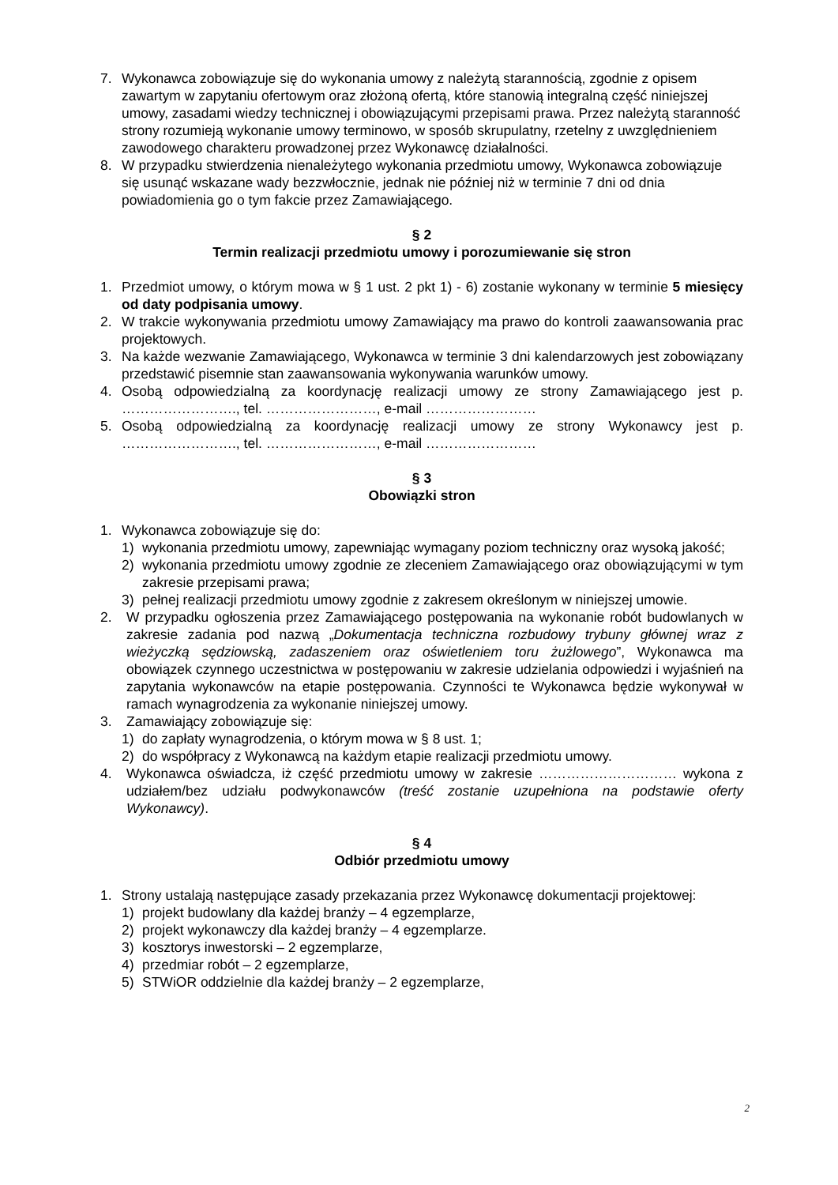7. Wykonawca zobowiązuje się do wykonania umowy z należytą starannością, zgodnie z opisem zawartym w zapytaniu ofertowym oraz złożoną ofertą, które stanowią integralną część niniejszej umowy, zasadami wiedzy technicznej i obowiązującymi przepisami prawa. Przez należytą staranność strony rozumieją wykonanie umowy terminowo, w sposób skrupulatny, rzetelny z uwzględnieniem zawodowego charakteru prowadzonej przez Wykonawcę działalności.
8. W przypadku stwierdzenia nienależytego wykonania przedmiotu umowy, Wykonawca zobowiązuje się usunąć wskazane wady bezzwłocznie, jednak nie później niż w terminie 7 dni od dnia powiadomienia go o tym fakcie przez Zamawiającego.
§ 2
Termin realizacji przedmiotu umowy i porozumiewanie się stron
1. Przedmiot umowy, o którym mowa w § 1 ust. 2 pkt 1) - 6) zostanie wykonany w terminie 5 miesięcy od daty podpisania umowy.
2. W trakcie wykonywania przedmiotu umowy Zamawiający ma prawo do kontroli zaawansowania prac projektowych.
3. Na każde wezwanie Zamawiającego, Wykonawca w terminie 3 dni kalendarzowych jest zobowiązany przedstawić pisemnie stan zaawansowania wykonywania warunków umowy.
4. Osobą odpowiedzialną za koordynację realizacji umowy ze strony Zamawiającego jest p. ……………………., tel. ……………………, e-mail ……………………
5. Osobą odpowiedzialną za koordynację realizacji umowy ze strony Wykonawcy jest p. ……………………., tel. ……………………, e-mail ……………………
§ 3
Obowiązki stron
1. Wykonawca zobowiązuje się do:
1) wykonania przedmiotu umowy, zapewniając wymagany poziom techniczny oraz wysoką jakość;
2) wykonania przedmiotu umowy zgodnie ze zleceniem Zamawiającego oraz obowiązującymi w tym zakresie przepisami prawa;
3) pełnej realizacji przedmiotu umowy zgodnie z zakresem określonym w niniejszej umowie.
2. W przypadku ogłoszenia przez Zamawiającego postępowania na wykonanie robót budowlanych w zakresie zadania pod nazwą „Dokumentacja techniczna rozbudowy trybuny głównej wraz z wieżyczką sędziowską, zadaszeniem oraz oświetleniem toru żużlowego”, Wykonawca ma obowiązek czynnego uczestnictwa w postępowaniu w zakresie udzielania odpowiedzi i wyjaśnień na zapytania wykonawców na etapie postępowania. Czynności te Wykonawca będzie wykonywał w ramach wynagrodzenia za wykonanie niniejszej umowy.
3. Zamawiający zobowiązuje się:
1) do zapłaty wynagrodzenia, o którym mowa w § 8 ust. 1;
2) do współpracy z Wykonawcą na każdym etapie realizacji przedmiotu umowy.
4. Wykonawca oświadcza, iż część przedmiotu umowy w zakresie ………………………… wykona z udziałem/bez udziału podwykonawców (treść zostanie uzupełniona na podstawie oferty Wykonawcy).
§ 4
Odbiór przedmiotu umowy
1. Strony ustalają następujące zasady przekazania przez Wykonawcę dokumentacji projektowej:
1) projekt budowlany dla każdej branży – 4 egzemplarze,
2) projekt wykonawczy dla każdej branży – 4 egzemplarze.
3) kosztorys inwestorski – 2 egzemplarze,
4) przedmiar robót – 2 egzemplarze,
5) STWiOR oddzielnie dla każdej branży – 2 egzemplarze,
2